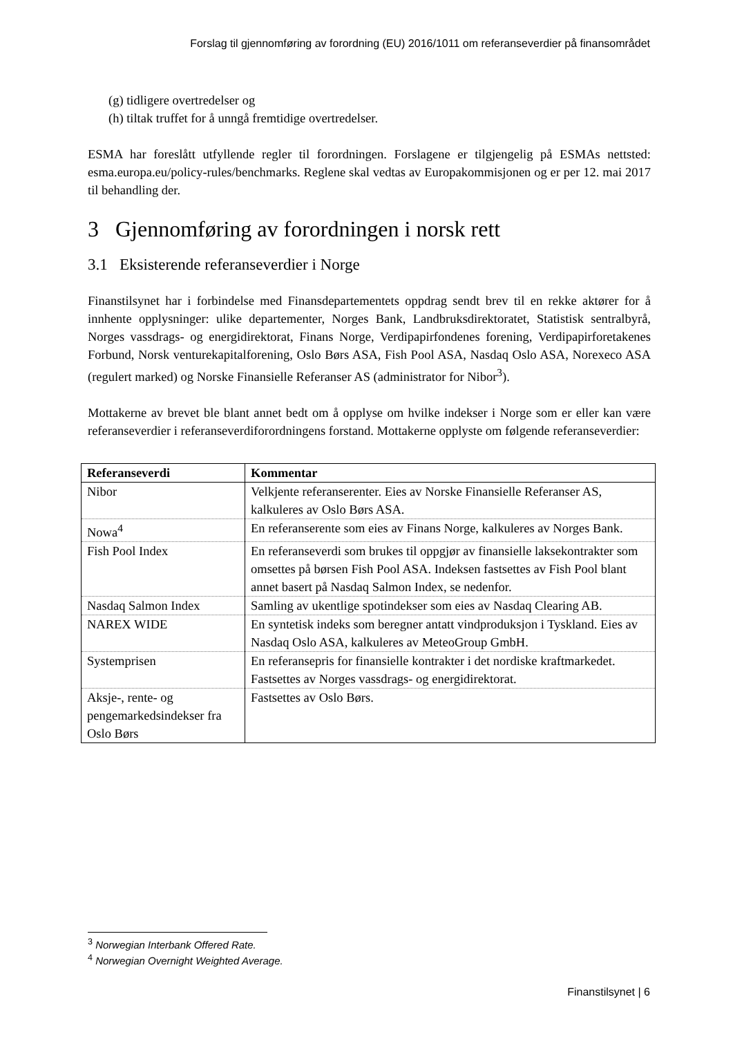Forslag til gjennomføring av forordning (EU) 2016/1011 om referanseverdier på finansområdet
(g) tidligere overtredelser og
(h) tiltak truffet for å unngå fremtidige overtredelser.
ESMA har foreslått utfyllende regler til forordningen. Forslagene er tilgjengelig på ESMAs nettsted: esma.europa.eu/policy-rules/benchmarks. Reglene skal vedtas av Europakom­misjonen og er per 12. mai 2017 til behandling der.
3 Gjennomføring av forordningen i norsk rett
3.1 Eksisterende referanseverdier i Norge
Finanstilsynet har i forbindelse med Finansdepartementets oppdrag sendt brev til en rekke aktører for å innhente opplysninger: ulike departementer, Norges Bank, Landbruks­direktoratet, Statistisk sentralbyrå, Norges vassdrags- og energidirektorat, Finans Norge, Verdipapirfondenes forening, Verdipapirforetakenes Forbund, Norsk venturekapitalforening, Oslo Børs ASA, Fish Pool ASA, Nasdaq Oslo ASA, Norexeco ASA (regulert marked) og Norske Finansielle Referanser AS (administrator for Nibor<sup>3</sup>).
Mottakerne av brevet ble blant annet bedt om å opplyse om hvilke indekser i Norge som er eller kan være referanseverdier i referanseverdiforordningens forstand. Mottakerne opplyste om følgende referanseverdier:
| Referanseverdi | Kommentar |
| --- | --- |
| Nibor | Velkjente referanserenter. Eies av Norske Finansielle Referanser AS, kalkuleres av Oslo Børs ASA. |
| Nowa<sup>4</sup> | En referanserente som eies av Finans Norge, kalkuleres av Norges Bank. |
| Fish Pool Index | En referanseverdi som brukes til oppgjør av finansielle laksekontrakter som omsettes på børsen Fish Pool ASA. Indeksen fastsettes av Fish Pool blant annet basert på Nasdaq Salmon Index, se nedenfor. |
| Nasdaq Salmon Index | Samling av ukentlige spotindekser som eies av Nasdaq Clearing AB. |
| NAREX WIDE | En syntetisk indeks som beregner antatt vindproduksjon i Tyskland. Eies av Nasdaq Oslo ASA, kalkuleres av MeteoGroup GmbH. |
| Systemprisen | En referansepris for finansielle kontrakter i det nordiske kraftmarkedet. Fastsettes av Norges vassdrags- og energidirektorat. |
| Aksje-, rente- og pengemarkedsindekser fra Oslo Børs | Fastsettes av Oslo Børs. |
<sup>3</sup> Norwegian Interbank Offered Rate.
<sup>4</sup> Norwegian Overnight Weighted Average.
Finanstilsynet | 6